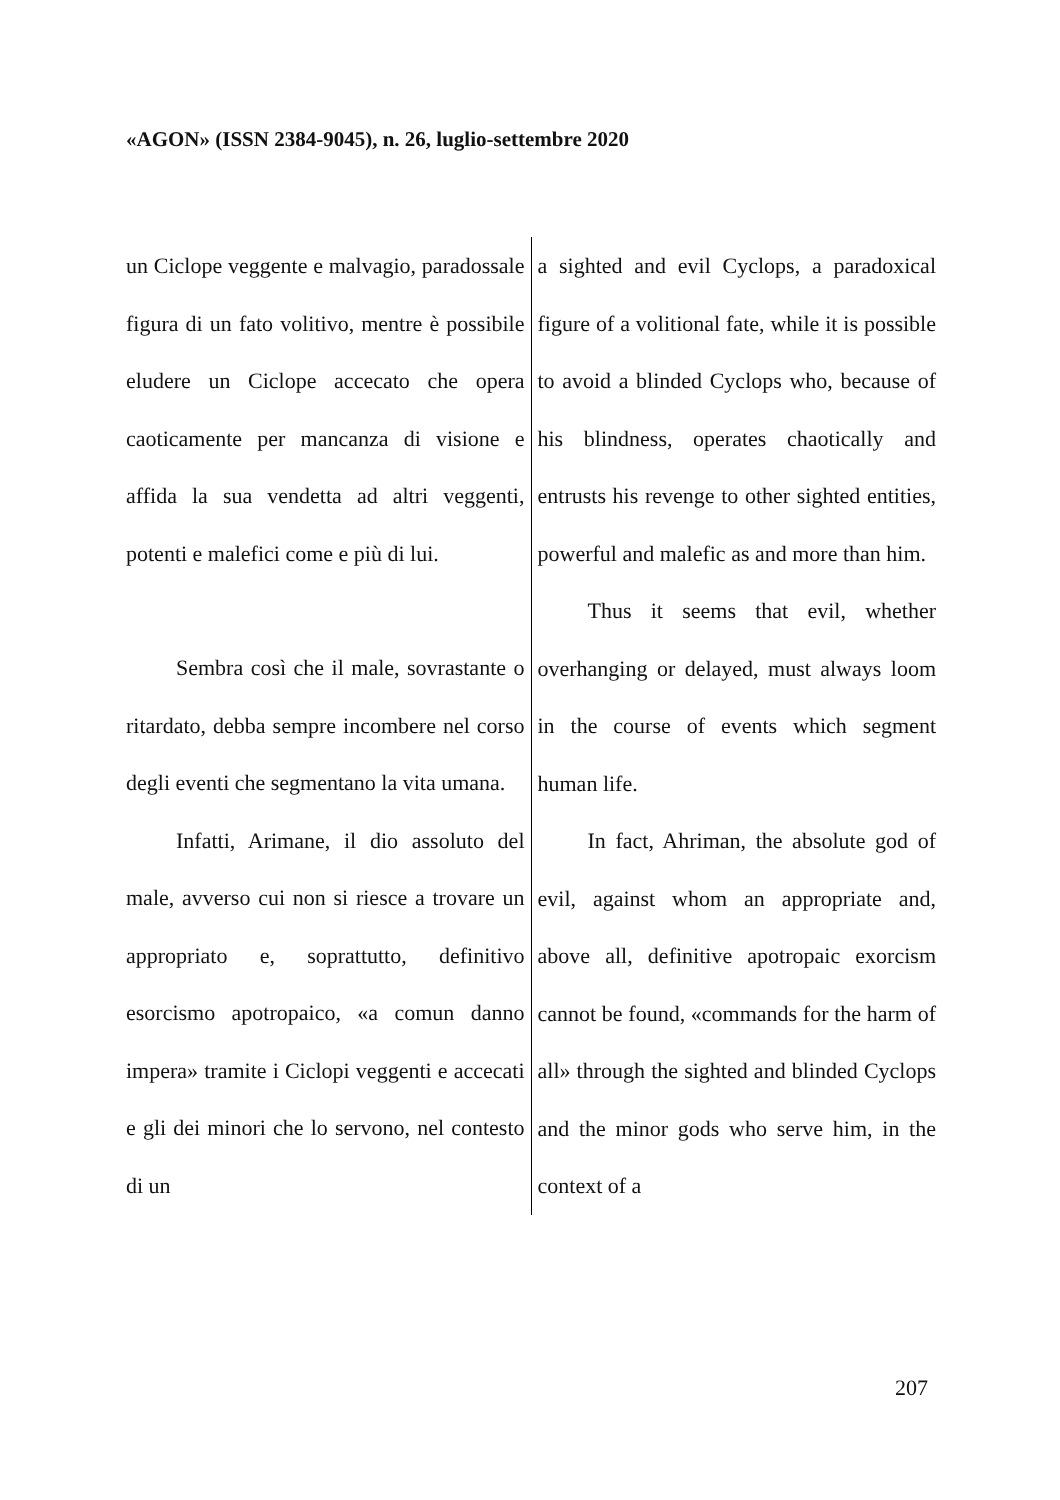«AGON» (ISSN 2384-9045), n. 26, luglio-settembre 2020
| un Ciclope veggente e malvagio, paradossale figura di un fato volitivo, mentre è possibile eludere un Ciclope accecato che opera caoticamente per mancanza di visione e affida la sua vendetta ad altri veggenti, potenti e malefici come e più di lui. Sembra così che il male, sovrastante o ritardato, debba sempre incombere nel corso degli eventi che segmentano la vita umana. Infatti, Arimane, il dio assoluto del male, avverso cui non si riesce a trovare un appropriato e, soprattutto, definitivo esorcismo apotropaico, «a comun danno impera» tramite i Ciclopi veggenti e accecati e gli dei minori che lo servono, nel contesto di un | a sighted and evil Cyclops, a paradoxical figure of a volitional fate, while it is possible to avoid a blinded Cyclops who, because of his blindness, operates chaotically and entrusts his revenge to other sighted entities, powerful and malefic as and more than him. Thus it seems that evil, whether overhanging or delayed, must always loom in the course of events which segment human life. In fact, Ahriman, the absolute god of evil, against whom an appropriate and, above all, definitive apotropaic exorcism cannot be found, «commands for the harm of all» through the sighted and blinded Cyclops and the minor gods who serve him, in the context of a |
207